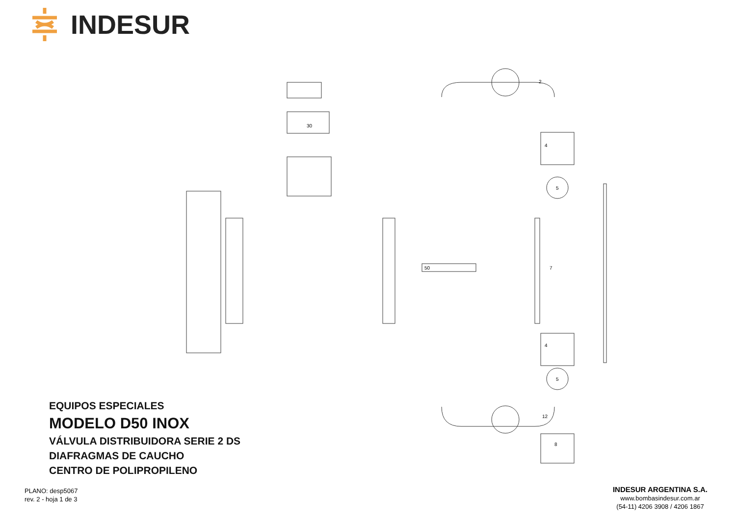INDESUR
4
5
4
5
30
50
7
12
8
2
EQUIPOS ESPECIALES
MODELO D50 INOX
VÁLVULA DISTRIBUIDORA SERIE 2 DS
DIAFRAGMAS DE CAUCHO
CENTRO DE POLIPROPILENO
PLANO: desp5067
rev. 2 - hoja 1 de 3
INDESUR ARGENTINA S.A.
www.bombasindesur.com.ar
(54-11) 4206 3908 / 4206 1867